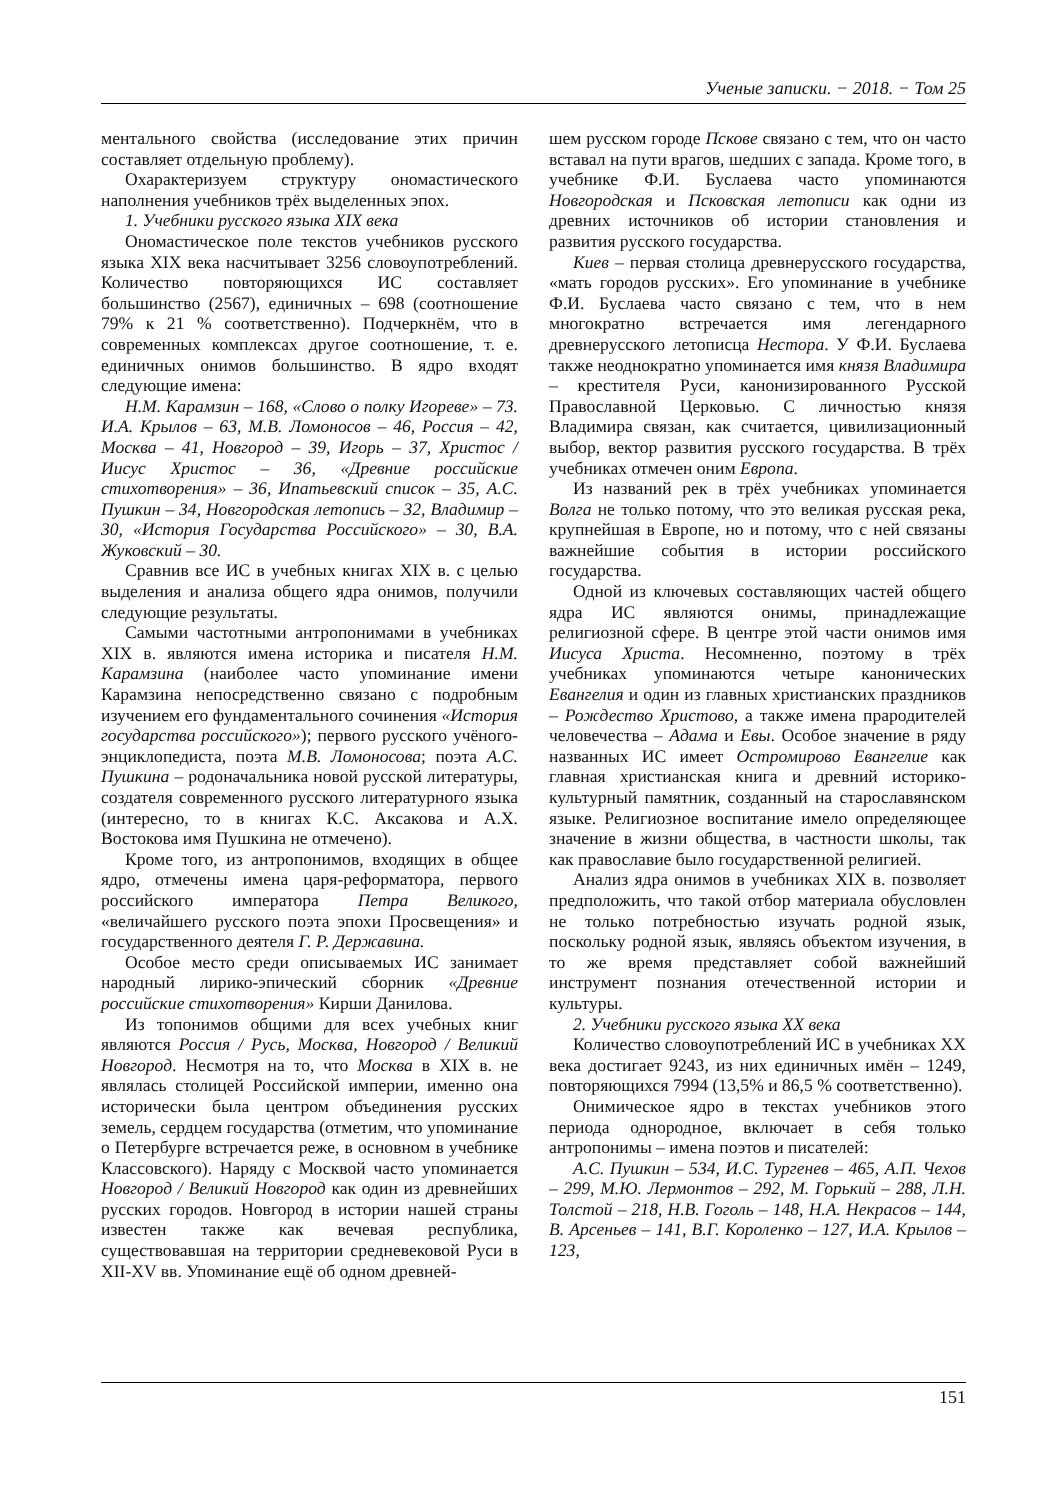Ученые записки. − 2018. − Том 25
ментального свойства (исследование этих причин составляет отдельную проблему).
Охарактеризуем структуру ономастического наполнения учебников трёх выделенных эпох.
1. Учебники русского языка XIX века
Ономастическое поле текстов учебников русского языка XIX века насчитывает 3256 словоупотреблений. Количество повторяющихся ИС составляет большинство (2567), единичных – 698 (соотношение 79% к 21 % соответственно). Подчеркнём, что в современных комплексах другое соотношение, т. е. единичных онимов большинство. В ядро входят следующие имена:
Н.М. Карамзин – 168, «Слово о полку Игореве» – 73. И.А. Крылов – 63, М.В. Ломоносов – 46, Россия – 42, Москва – 41, Новгород – 39, Игорь – 37, Христос / Иисус Христос – 36, «Древние российские стихотворения» – 36, Ипатьевский список – 35, А.С. Пушкин – 34, Новгородская летопись – 32, Владимир – 30, «История Государства Российского» – 30, В.А. Жуковский – 30.
Сравнив все ИС в учебных книгах XIX в. с целью выделения и анализа общего ядра онимов, получили следующие результаты.
Самыми частотными антропонимами в учебниках XIX в. являются имена историка и писателя Н.М. Карамзина (наиболее часто упоминание имени Карамзина непосредственно связано с подробным изучением его фундаментального сочинения «История государства российского»); первого русского учёного-энциклопедиста, поэта М.В. Ломоносова; поэта А.С. Пушкина – родоначальника новой русской литературы, создателя современного русского литературного языка (интересно, то в книгах К.С. Аксакова и А.Х. Востокова имя Пушкина не отмечено).
Кроме того, из антропонимов, входящих в общее ядро, отмечены имена царя-реформатора, первого российского императора Петра Великого, «величайшего русского поэта эпохи Просвещения» и государственного деятеля Г. Р. Державина.
Особое место среди описываемых ИС занимает народный лирико-эпический сборник «Древние российские стихотворения» Кирши Данилова.
Из топонимов общими для всех учебных книг являются Россия / Русь, Москва, Новгород / Великий Новгород. Несмотря на то, что Москва в XIX в. не являлась столицей Российской империи, именно она исторически была центром объединения русских земель, сердцем государства (отметим, что упоминание о Петербурге встречается реже, в основном в учебнике Классовского). Наряду с Москвой часто упоминается Новгород / Великий Новгород как один из древнейших русских городов. Новгород в истории нашей страны известен также как вечевая республика, существовавшая на территории средневековой Руси в XII-XV вв. Упоминание ещё об одном древней-
шем русском городе Пскове связано с тем, что он часто вставал на пути врагов, шедших с запада. Кроме того, в учебнике Ф.И. Буслаева часто упоминаются Новгородская и Псковская летописи как одни из древних источников об истории становления и развития русского государства.
Киев – первая столица древнерусского государства, «мать городов русских». Его упоминание в учебнике Ф.И. Буслаева часто связано с тем, что в нем многократно встречается имя легендарного древнерусского летописца Нестора. У Ф.И. Буслаева также неоднократно упоминается имя князя Владимира – крестителя Руси, канонизированного Русской Православной Церковью. С личностью князя Владимира связан, как считается, цивилизационный выбор, вектор развития русского государства. В трёх учебниках отмечен оним Европа.
Из названий рек в трёх учебниках упоминается Волга не только потому, что это великая русская река, крупнейшая в Европе, но и потому, что с ней связаны важнейшие события в истории российского государства.
Одной из ключевых составляющих частей общего ядра ИС являются онимы, принадлежащие религиозной сфере. В центре этой части онимов имя Иисуса Христа. Несомненно, поэтому в трёх учебниках упоминаются четыре канонических Евангелия и один из главных христианских праздников – Рождество Христово, а также имена прародителей человечества – Адама и Евы. Особое значение в ряду названных ИС имеет Остромирово Евангелие как главная христианская книга и древний историко-культурный памятник, созданный на старославянском языке. Религиозное воспитание имело определяющее значение в жизни общества, в частности школы, так как православие было государственной религией.
Анализ ядра онимов в учебниках XIX в. позволяет предположить, что такой отбор материала обусловлен не только потребностью изучать родной язык, поскольку родной язык, являясь объектом изучения, в то же время представляет собой важнейший инструмент познания отечественной истории и культуры.
2. Учебники русского языка XX века
Количество словоупотреблений ИС в учебниках XX века достигает 9243, из них единичных имён – 1249, повторяющихся 7994 (13,5% и 86,5 % соответственно).
Онимическое ядро в текстах учебников этого периода однородное, включает в себя только антропонимы – имена поэтов и писателей:
А.С. Пушкин – 534, И.С. Тургенев – 465, А.П. Чехов – 299, М.Ю. Лермонтов – 292, М. Горький – 288, Л.Н. Толстой – 218, Н.В. Гоголь – 148, Н.А. Некрасов – 144, В. Арсеньев – 141, В.Г. Короленко – 127, И.А. Крылов – 123,
151